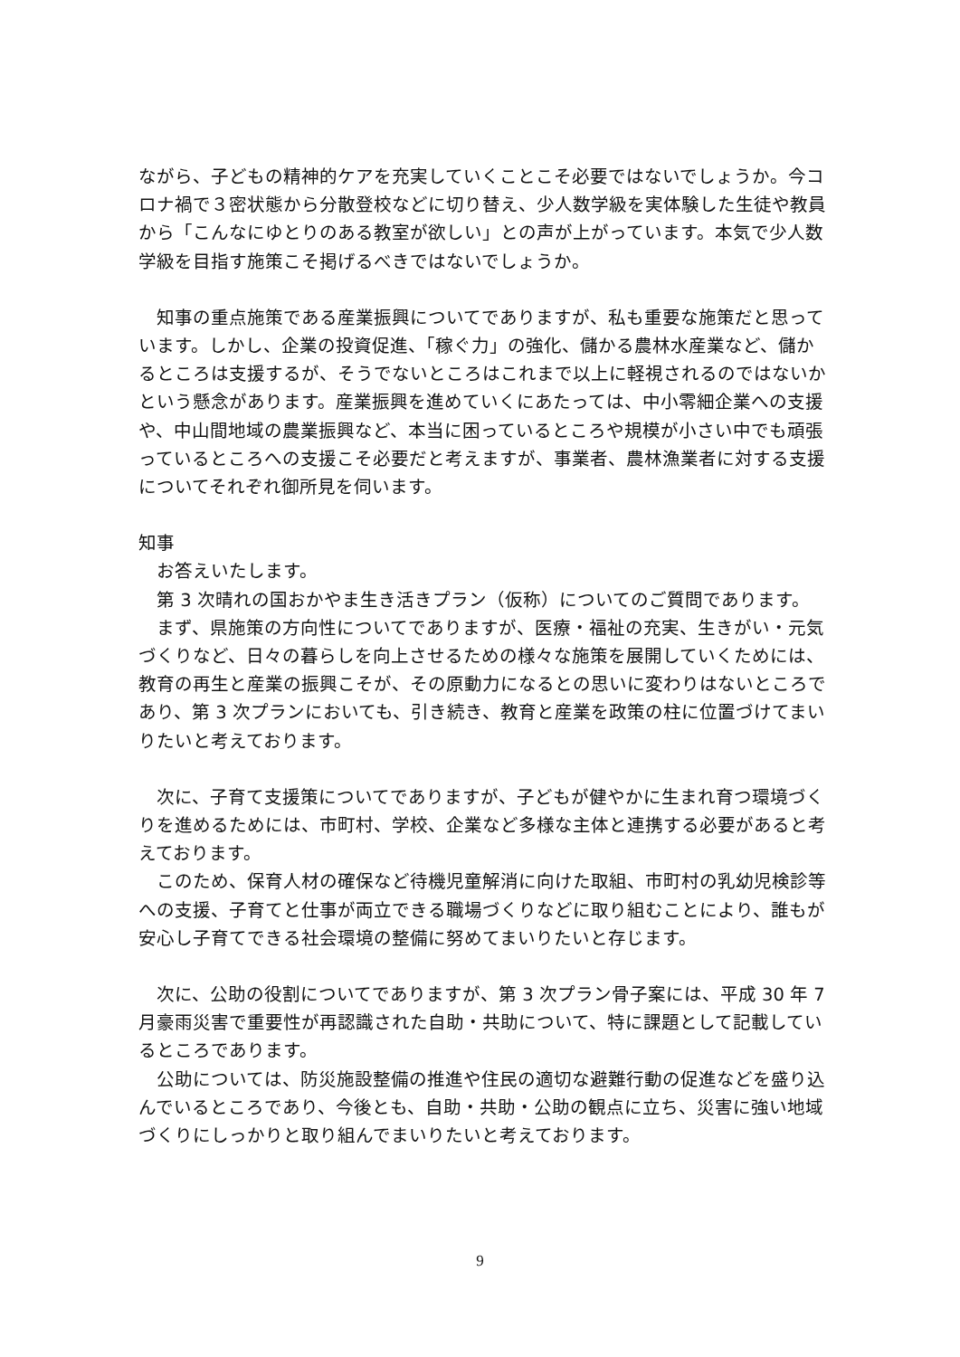ながら、子どもの精神的ケアを充実していくことこそ必要ではないでしょうか。今コロナ禍で３密状態から分散登校などに切り替え、少人数学級を実体験した生徒や教員から「こんなにゆとりのある教室が欲しい」との声が上がっています。本気で少人数学級を目指す施策こそ掲げるべきではないでしょうか。
　知事の重点施策である産業振興についてでありますが、私も重要な施策だと思っています。しかし、企業の投資促進、「稼ぐ力」の強化、儲かる農林水産業など、儲かるところは支援するが、そうでないところはこれまで以上に軽視されるのではないかという懸念があります。産業振興を進めていくにあたっては、中小零細企業への支援や、中山間地域の農業振興など、本当に困っているところや規模が小さい中でも頑張っているところへの支援こそ必要だと考えますが、事業者、農林漁業者に対する支援についてそれぞれ御所見を伺います。
知事
　お答えいたします。
　第 3 次晴れの国おかやま生き活きプラン（仮称）についてのご質問であります。
　まず、県施策の方向性についてでありますが、医療・福祉の充実、生きがい・元気づくりなど、日々の暮らしを向上させるための様々な施策を展開していくためには、教育の再生と産業の振興こそが、その原動力になるとの思いに変わりはないところであり、第 3 次プランにおいても、引き続き、教育と産業を政策の柱に位置づけてまいりたいと考えております。
　次に、子育て支援策についてでありますが、子どもが健やかに生まれ育つ環境づくりを進めるためには、市町村、学校、企業など多様な主体と連携する必要があると考えております。
　このため、保育人材の確保など待機児童解消に向けた取組、市町村の乳幼児検診等への支援、子育てと仕事が両立できる職場づくりなどに取り組むことにより、誰もが安心し子育てできる社会環境の整備に努めてまいりたいと存じます。
　次に、公助の役割についてでありますが、第 3 次プラン骨子案には、平成 30 年 7 月豪雨災害で重要性が再認識された自助・共助について、特に課題として記載しているところであります。
　公助については、防災施設整備の推進や住民の適切な避難行動の促進などを盛り込んでいるところであり、今後とも、自助・共助・公助の観点に立ち、災害に強い地域づくりにしっかりと取り組んでまいりたいと考えております。
9